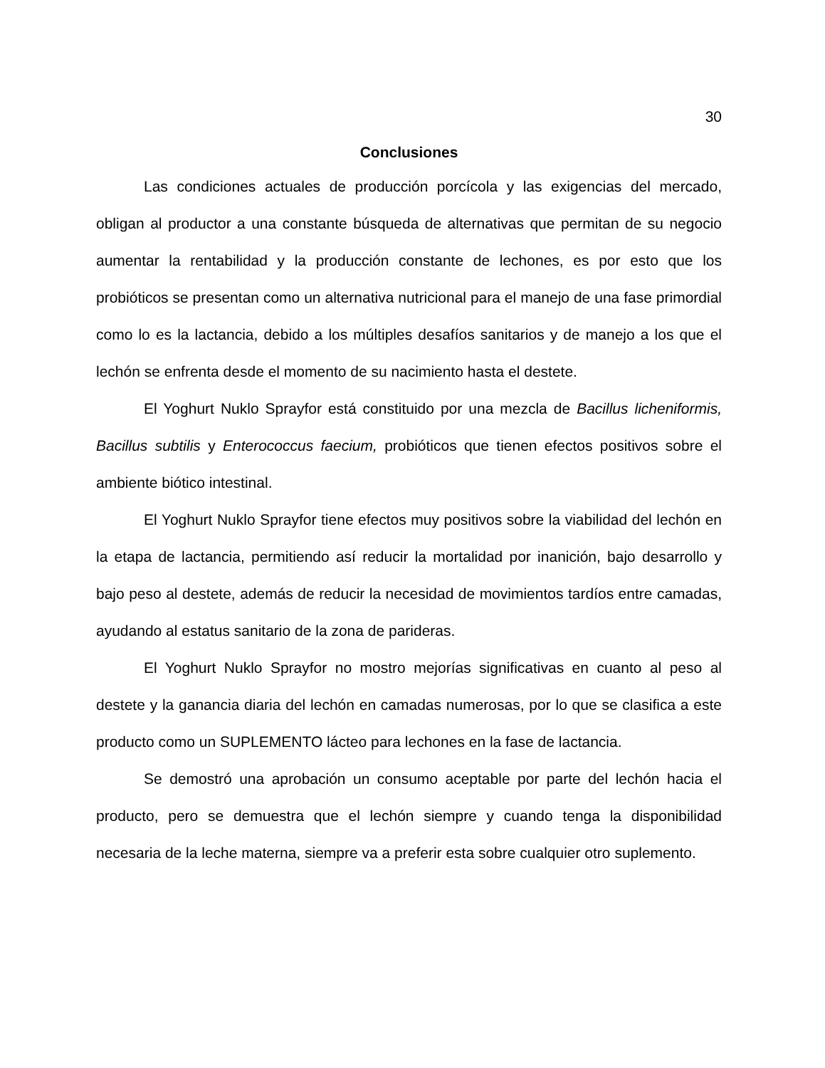30
Conclusiones
Las condiciones actuales de producción porcícola y las exigencias del mercado, obligan al productor a una constante búsqueda de alternativas que permitan de su negocio aumentar la rentabilidad y la producción constante de lechones, es por esto que los probióticos se presentan como un alternativa nutricional para el manejo de una fase primordial como lo es la lactancia, debido a los múltiples desafíos sanitarios y de manejo a los que el lechón se enfrenta desde el momento de su nacimiento hasta el destete.
El Yoghurt Nuklo Sprayfor está constituido por una mezcla de Bacillus licheniformis, Bacillus subtilis y Enterococcus faecium, probióticos que tienen efectos positivos sobre el ambiente biótico intestinal.
El Yoghurt Nuklo Sprayfor tiene efectos muy positivos sobre la viabilidad del lechón en la etapa de lactancia, permitiendo así reducir la mortalidad por inanición, bajo desarrollo y bajo peso al destete, además de reducir la necesidad de movimientos tardíos entre camadas, ayudando al estatus sanitario de la zona de parideras.
El Yoghurt Nuklo Sprayfor no mostro mejorías significativas en cuanto al peso al destete y la ganancia diaria del lechón en camadas numerosas, por lo que se clasifica a este producto como un SUPLEMENTO lácteo para lechones en la fase de lactancia.
Se demostró una aprobación un consumo aceptable por parte del lechón hacia el producto, pero se demuestra que el lechón siempre y cuando tenga la disponibilidad necesaria de la leche materna, siempre va a preferir esta sobre cualquier otro suplemento.